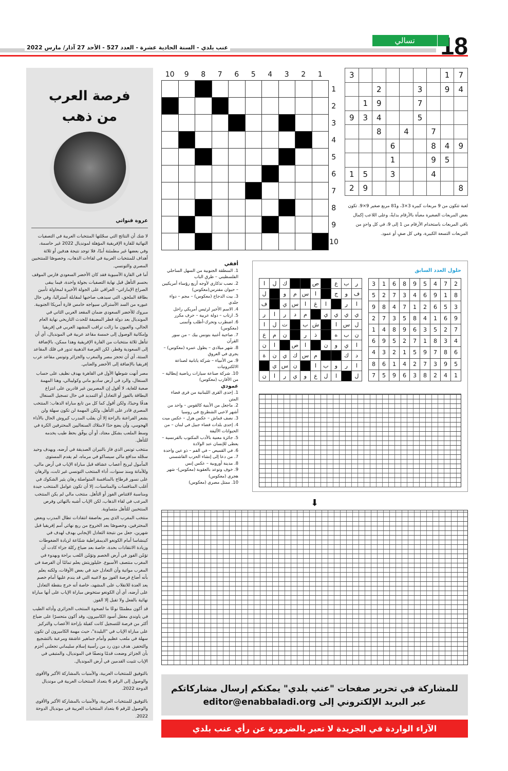18 تسالي
عنب بلدي - السنة الحادية عشرة - العدد 527 - الأحد 27 آذار/ مارس 2022
| 3 | | | | | | | 1 | 7 |
| | | 2 | | | 3 | | 9 | 4 |
| | 1 | 9 | | | 7 | | | |
| 9 | 3 | 4 | | | 5 | | | |
| | | 8 | | 4 | | 7 | | |
| | | | 6 | | | 8 | 4 | 9 |
| | | | 1 | | | 9 | 5 | |
| 1 | 5 | | 3 | | | 4 | | |
| 2 | 9 | | | | | | | 8 |
لعبة تتكون من 9 مربعات كبيرة 3×3، و81 مربع صغير 9×9. تكون بعض المربعات الصغيرة معبأة بالأرقام بدايةً، وعلى اللاعب إكمال باقي المربعات باستخدام الأرقام من 1 إلى 9، في كل واحدٍ من المربعات التسعة الكبيرة، وفي كل صفٍ أو عمود.
| 10 | 9 | 8 | 7 | 6 | 5 | 4 | 3 | 2 | 1 | |
| --- | --- | --- | --- | --- | --- | --- | --- | --- | --- | --- |
| | | | | | | | | | | 1 |
| | | | | | | | | | | 2 |
| | | | | | | | | | | 3 |
| | | | | | | | | | | 4 |
| | | | | | | | | | | 5 |
| | | | | | | | | | | 6 |
| | | | | | | | | | | 7 |
| | | | | | | | | | | 8 |
| | | | | | | | | | | 9 |
| | | | | | | | | | | 10 |
حلول العدد السابق
| 3 | 1 | 6 | 8 | 9 | 5 | 4 | 7 | 2 |
| 5 | 2 | 7 | 3 | 4 | 6 | 9 | 1 | 8 |
| 9 | 8 | 4 | 7 | 1 | 2 | 6 | 5 | 3 |
| 2 | 7 | 3 | 5 | 8 | 4 | 1 | 6 | 9 |
| 1 | 4 | 8 | 9 | 6 | 3 | 5 | 2 | 7 |
| 6 | 9 | 5 | 2 | 7 | 1 | 8 | 3 | 4 |
| 4 | 3 | 2 | 1 | 5 | 9 | 7 | 8 | 6 |
| 8 | 6 | 1 | 4 | 2 | 7 | 3 | 9 | 5 |
| 7 | 5 | 9 | 6 | 3 | 8 | 2 | 4 | 1 |
| ر | ب | ع | | ص | | | ك | ل | ا |
| ف | و | ج | | ا | س | م | و | | ل |
| ا | ر | | ا | غ | ا | س | ي | | ف |
| ي | ي | ي | ي | | م | د | ر | ا | ر |
| ل | س | ا | | ش | ب | | ت | ل | ا |
| ن | ب | ه | | ذ | ر | | ن | م | ع |
| ا | ي | و | ن | | ا | ص | | ا | ن |
| د | ك | | | م | س | ك | ي | ن | ة |
| ا | ر | و | ب | ا | | ن | س | ي | |
| ل | | ا | ل | ع | و | ي | ر | ا | ن |
أفقي
1. المنطقة الجنوبية من السهل الساحلي الفلسطيني – طرق الباب
2. نصب تذكاري لأوجه أربع رؤساء أمريكيين – حيوان مفترس(معكوس)
3. بيت الدجاج (معكوس) – مجم – دواء جلدي
4. الاسم الأخير لرئيس أمريكي راحل
5. ارتاب – دولة عربية – حرف مكرر
6. اضطرب وتحرك-أطلب وأتمنى (معكوس)
7. صاحبة أغنية بتونس بيك – من سور القرآن
8. شهر ميلادي – يطول عمره (معكوس) – يجري في العروق
9. من الأنبياء – شركة يابانية لصناعة الالكترونيات
10. شركة صناعة سيارات رياضية إيطالية – من الأقارب (معكوس)
عمودي
1. إحدى القرى اللبنانية من قرى قضاء المتن
2. ماجعل من الأبنية كالقوس – واحد من أشهر لاعبي الشطرنج في روسيا
3. نصف قماش – عكس هزل – عكس ميت
4. إحدى بلدات قضاء جبيل في لبنان – من الحيوانات الأليفة
5. جائزة معنية بالأدب المكتوب بالفرنسية – يعطى للإنسان عند الولادة
6. في القميص – في الفم – ذو عين واحدة
7. من دعا إلى إنشاء الحزب الفاشستي
8. مدينة أوروبية – عكس إنس
9. خوف وتوعد بالعقوبة (معكوس)- شهر هجري (معكوس)
10. ممثل مصري (معكوس)
⬇
للمشاركة في تحرير صفحات "عنب بلدي" يمكنكم إرسال مشاركاتكم
عبر البريد الإلكتروني إلى editor@enabbaladi.org
الآراء الواردة في الجريدة لا تعبر بالضرورة عن رأي عنب بلدي
فرصة العرب
من ذهب
عروة قنواتي
لا شك أن النتائج التي سجّلتها المنتخبات العربية في التصفيات النهائية للقارة الإفريقية المؤهلة لمونديال 2022 غير حاسمة، وفي بعضها غير مطمئنة أبدًا، فلا توجد نتيجة هدفين أو ثلاثة أهداف للمنتخبات العربية في لقاءات الذهاب، وخصوصًا للمنتخبين المصري والتونسي.
أما في القارة الآسيوية فقد كان الأخضر السعودي فارس الموقف بحسم التأهل قبل نهاية التصفيات بجولة واحدة، فيما يبقى الصراع الإماراتي– العراقي على الجولة الأخيرة لمحاولة تأمين بطاقة الملحق، التي سيذهب صاحبها لمقابلة أستراليا، وفي حال عبوره من السد الأسترالي سيواجه خامس قارة أمريكا الجنوبية. مبروك للأخضر السعودي ضمان المقعد العربي الثاني في المونديال بعد دولة قطر المضيفة للحدث التاريخي نهاية العام الحالي، والعيون ما زالت تراقب المشهد العربي في إفريقيا وإمكانية الوصول إلى خمسة مقاعد عربية في المونديال، أي أن تتأهل ثلاثة منتخبات من القارة الإفريقية وهذا ممكن، بالإضافة إلى السعودية وقطر، لكن الفرصة الذهبية تدور في فلك المقاعد الستة، أي أن تحجز مصر والمغرب والجزائر وتونس مقاعد عرب إفريقيا بالإضافة إلى الأخضر والعنابي.
مصر أنهت شوطها الأول في القاهرة بهدف نظيف على حساب السنغال، والرد في أرض ساديو ماني وكوليبالي، وهنا المهمة صعبة للغاية، لا أقول إن المصريين غير قادرين على انتزاع البطاقة بالفوز أو التعادل أو التمديد في حال تسجيل السنغال هدفًا وحيدًا، ولكن أقول كما كل من تابع مباراة الذهاب: المنتخب المصري قادر على التأهل، ولكن المهمة لن تكون سهلة ولن يشعر الفراعنة بالراحة إلا أن يقلب المدرب كيروش الحال بالأداء الهجومي، وأن يضع حدًا لامتلاك السنغاليين المحترفين الكرة في وسط الملعب بشكل معتاد، أو أن يوفّق بحظ طيب يخدمه للتأهل.
منتخب تونس الذي فاز بالنيران الصديقة في أرضه، وبهدف وحيد سجّله مدافع مالي سيساكو في مرماه، لم يقدم المستوى المأمول ليريح أعصاب عشاقه قبل مباراة الإياب في أرض مالي، وللأمانة ومنذ سنوات، أداء المنتخب التونسي غير ثابت، والرهان على نسور قرطاج بالمنافسة المتواصلة رهان يثير الشكوك في أغلب المنافسات والمناسبات، إلا أن تكون عوامل المنتخب جيدة ومناسبة لاقتناص الفوز أو التأهل. منتخب مالي لم يكن المنتخب المرعب في لقاء الذهاب، لكن الإياب أشبه بالنهائي وفرص المنتخبين للتأهل متساوية.
منتخب المغرب الذي يمر بعاصفة انتقادات تطال المدرب وبعض المحترفين، وخصوصًا بعد الخروج من ربع نهائي أمم إفريقيا قبل شهرين، جعل من نتيجة التعادل الإيجابي بهدف لهدف في كينشاسا أمام الكونغو الديمقراطية شمّاعة لزيادة الضغوطات وزيادة الانتقادات بحدة، خاصة بعد ضياع ركلة جزاء كادت أن تؤمّن الفوز في أرض الخصم وتؤمّن اللعب براحة وبهدوء في المغرب منتصف الأسبوع. خليلوزيتش يعلم تمامًا أن الفرصة في المغرب مواتية وأن التعادل جيد في بعض الأوقات، ولكنه يعلم بأنه أضاع فرصة الفوز مع لاعبيه التي قد يندم عليها أمام خصم يعد العدة للانقلاب على المشهد، خاصة أنه خرج بنقطة التعادل على أرضه، أي أن الكونغو ستخوض مباراة الإياب على أنها مباراة نهائية بالفعل ولا تقبل إلا الفوز.
قد أكون مطمئنًا نوعًا ما لصحوة المنتخب الجزائري وأدائه الطيب في ياوندي معقل أسود الكاميرون، وقد أكون متحسرًا على ضياع أكثر من فرصة للتسجيل كانت كفيلة بإراحة الأعصاب والتركيز على مباراة الإياب في "البليدة"، حيث مهمة الكاميرون لن تكون سهلة في ملعب عظيم وأمام جماهير عاشقة ومرعبة بالتشجيع والتحفيز. هدف دون رد من رأسية إسلام سليماني تجعلني أجزم بأن الجزائر وضعت قدمًا ونصفًا في المونديال، والمتبقي في الإياب تثبيت القدمين في أرض المونديال.
بالتوفيق للمنتخبات العربية، والأمنيات بالمشاركة الأكبر والأقوى والوصول إلى الرقم 6 بتعداد المنتخبات العربية في مونديال الدوحة 2022.
بالتوفيق للمنتخبات العربية، والأمنيات بالمشاركة الأكبر والأقوى والوصول للرقم 6 بتعداد المنتخبات العربية في مونديال الدوحة 2022.